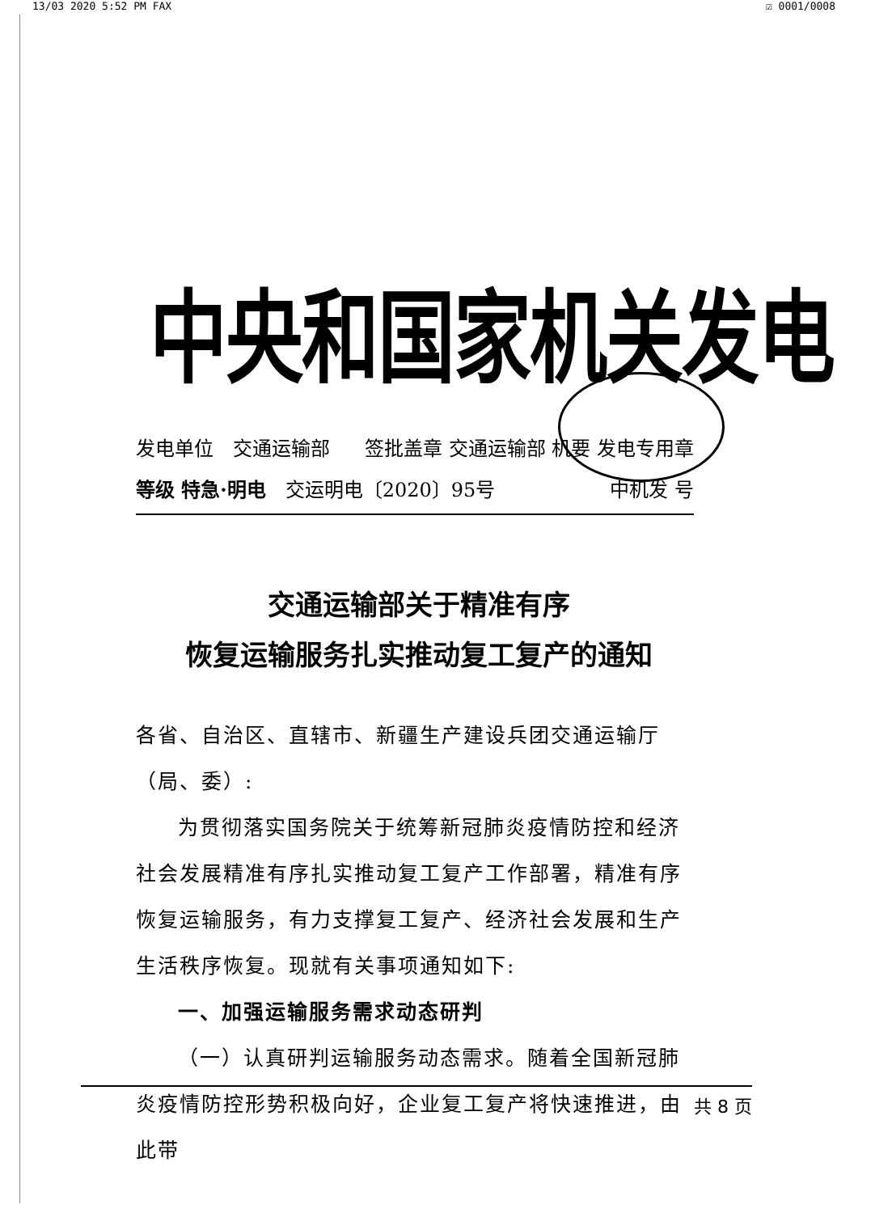13/03 2020 5:52 PM FAX ☑ 0001/0008
中央和国家机关发电
发电单位　交通运输部 签批盖章 交通运输部 机要 发电专用章
等级 特急·明电　交运明电〔2020〕95号 中机发 号
交通运输部关于精准有序
恢复运输服务扎实推动复工复产的通知
各省、自治区、直辖市、新疆生产建设兵团交通运输厅（局、委）:
为贯彻落实国务院关于统筹新冠肺炎疫情防控和经济社会发展精准有序扎实推动复工复产工作部署，精准有序恢复运输服务，有力支撑复工复产、经济社会发展和生产生活秩序恢复。现就有关事项通知如下:
一、加强运输服务需求动态研判
（一）认真研判运输服务动态需求。随着全国新冠肺炎疫情防控形势积极向好，企业复工复产将快速推进，由此带
共 8 页